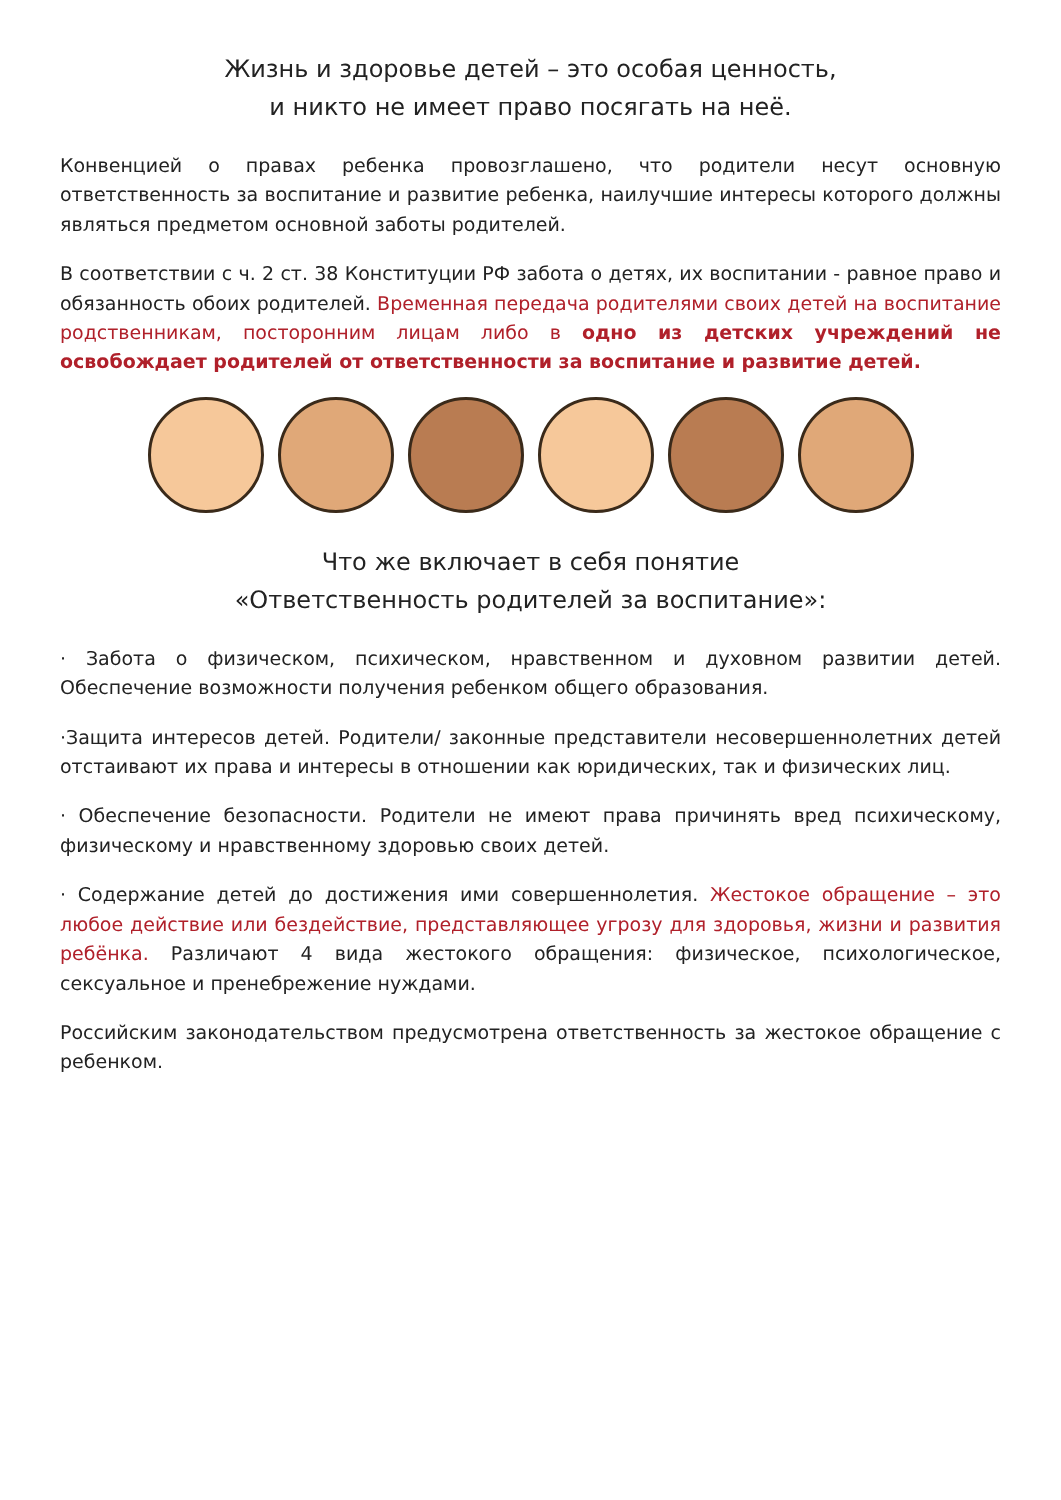Жизнь и здоровье детей – это особая ценность,
и никто не имеет право посягать на неё.
Конвенцией о правах ребенка провозглашено, что родители несут основную ответственность за воспитание и развитие ребенка, наилучшие интересы которого должны являться предметом основной заботы родителей.
В соответствии с ч. 2 ст. 38 Конституции РФ забота о детях, их воспитании - равное право и обязанность обоих родителей. Временная передача родителями своих детей на воспитание родственникам, посторонним лицам либо в одно из детских учреждений не освобождает родителей от ответственности за воспитание и развитие детей.
Что же включает в себя понятие
«Ответственность родителей за воспитание»:
· Забота о физическом, психическом, нравственном и духовном развитии детей. Обеспечение возможности получения ребенком общего образования.
·Защита интересов детей. Родители/ законные представители несовершеннолетних детей отстаивают их права и интересы в отношении как юридических, так и физических лиц.
· Обеспечение безопасности. Родители не имеют права причинять вред психическому, физическому и нравственному здоровью своих детей.
· Содержание детей до достижения ими совершеннолетия. Жестокое обращение – это любое действие или бездействие, представляющее угрозу для здоровья, жизни и развития ребёнка. Различают 4 вида жестокого обращения: физическое, психологическое, сексуальное и пренебрежение нуждами.
Российским законодательством предусмотрена ответственность за жестокое обращение с ребенком.